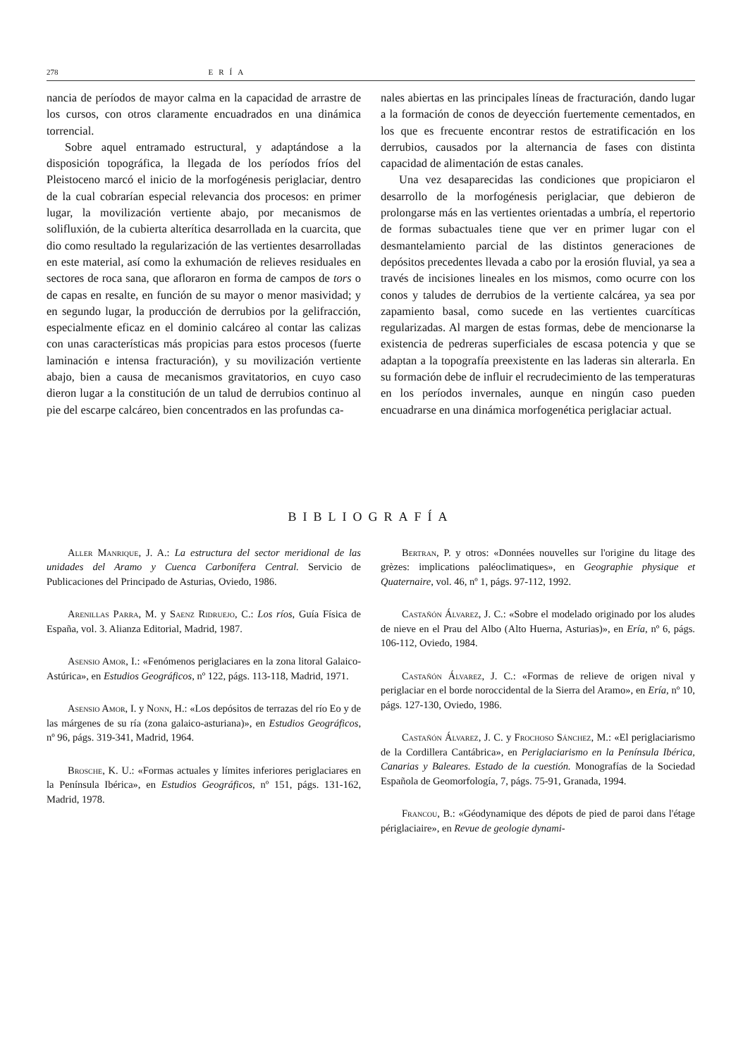278 ERÍA
nancia de períodos de mayor calma en la capacidad de arrastre de los cursos, con otros claramente encuadrados en una dinámica torrencial.
Sobre aquel entramado estructural, y adaptándose a la disposición topográfica, la llegada de los períodos fríos del Pleistoceno marcó el inicio de la morfogénesis periglaciar, dentro de la cual cobrarían especial relevancia dos procesos: en primer lugar, la movilización vertiente abajo, por mecanismos de solifluxión, de la cubierta alterítica desarrollada en la cuarcita, que dio como resultado la regularización de las vertientes desarrolladas en este material, así como la exhumación de relieves residuales en sectores de roca sana, que afloraron en forma de campos de tors o de capas en resalte, en función de su mayor o menor masividad; y en segundo lugar, la producción de derrubios por la gelifracción, especialmente eficaz en el dominio calcáreo al contar las calizas con unas características más propicias para estos procesos (fuerte laminación e intensa fracturación), y su movilización vertiente abajo, bien a causa de mecanismos gravitatorios, en cuyo caso dieron lugar a la constitución de un talud de derrubios continuo al pie del escarpe calcáreo, bien concentrados en las profundas ca-
nales abiertas en las principales líneas de fracturación, dando lugar a la formación de conos de deyección fuertemente cementados, en los que es frecuente encontrar restos de estratificación en los derrubios, causados por la alternancia de fases con distinta capacidad de alimentación de estas canales.
Una vez desaparecidas las condiciones que propiciaron el desarrollo de la morfogénesis periglaciar, que debieron de prolongarse más en las vertientes orientadas a umbría, el repertorio de formas subactuales tiene que ver en primer lugar con el desmantelamiento parcial de las distintos generaciones de depósitos precedentes llevada a cabo por la erosión fluvial, ya sea a través de incisiones lineales en los mismos, como ocurre con los conos y taludes de derrubios de la vertiente calcárea, ya sea por zapamiento basal, como sucede en las vertientes cuarcíticas regularizadas. Al margen de estas formas, debe de mencionarse la existencia de pedreras superficiales de escasa potencia y que se adaptan a la topografía preexistente en las laderas sin alterarla. En su formación debe de influir el recrudecimiento de las temperaturas en los períodos invernales, aunque en ningún caso pueden encuadrarse en una dinámica morfogenética periglaciar actual.
BIBLIOGRAFÍA
Aller Manrique, J. A.: La estructura del sector meridional de las unidades del Aramo y Cuenca Carbonífera Central. Servicio de Publicaciones del Principado de Asturias, Oviedo, 1986.
Arenillas Parra, M. y Saenz Ridruejo, C.: Los ríos, Guía Física de España, vol. 3. Alianza Editorial, Madrid, 1987.
Asensio Amor, I.: «Fenómenos periglaciares en la zona litoral Galaico-Astúrica», en Estudios Geográficos, nº 122, págs. 113-118, Madrid, 1971.
Asensio Amor, I. y Nonn, H.: «Los depósitos de terrazas del río Eo y de las márgenes de su ría (zona galaico-asturiana)», en Estudios Geográficos, nº 96, págs. 319-341, Madrid, 1964.
Brosche, K. U.: «Formas actuales y límites inferiores periglaciares en la Península Ibérica», en Estudios Geográficos, nº 151, págs. 131-162, Madrid, 1978.
Bertran, P. y otros: «Données nouvelles sur l'origine du litage des grèzes: implications paléoclimatiques», en Geographie physique et Quaternaire, vol. 46, nº 1, págs. 97-112, 1992.
Castañón Álvarez, J. C.: «Sobre el modelado originado por los aludes de nieve en el Prau del Albo (Alto Huerna, Asturias)», en Ería, nº 6, págs. 106-112, Oviedo, 1984.
Castañón Álvarez, J. C.: «Formas de relieve de origen nival y periglaciar en el borde noroccidental de la Sierra del Aramo», en Ería, nº 10, págs. 127-130, Oviedo, 1986.
Castañón Álvarez, J. C. y Frochoso Sánchez, M.: «El periglaciarismo de la Cordillera Cantábrica», en Periglaciarismo en la Península Ibérica, Canarias y Baleares. Estado de la cuestión. Monografías de la Sociedad Española de Geomorfología, 7, págs. 75-91, Granada, 1994.
Francou, B.: «Géodynamique des dépots de pied de paroi dans l'étage périglaciaire», en Revue de geologie dynami-